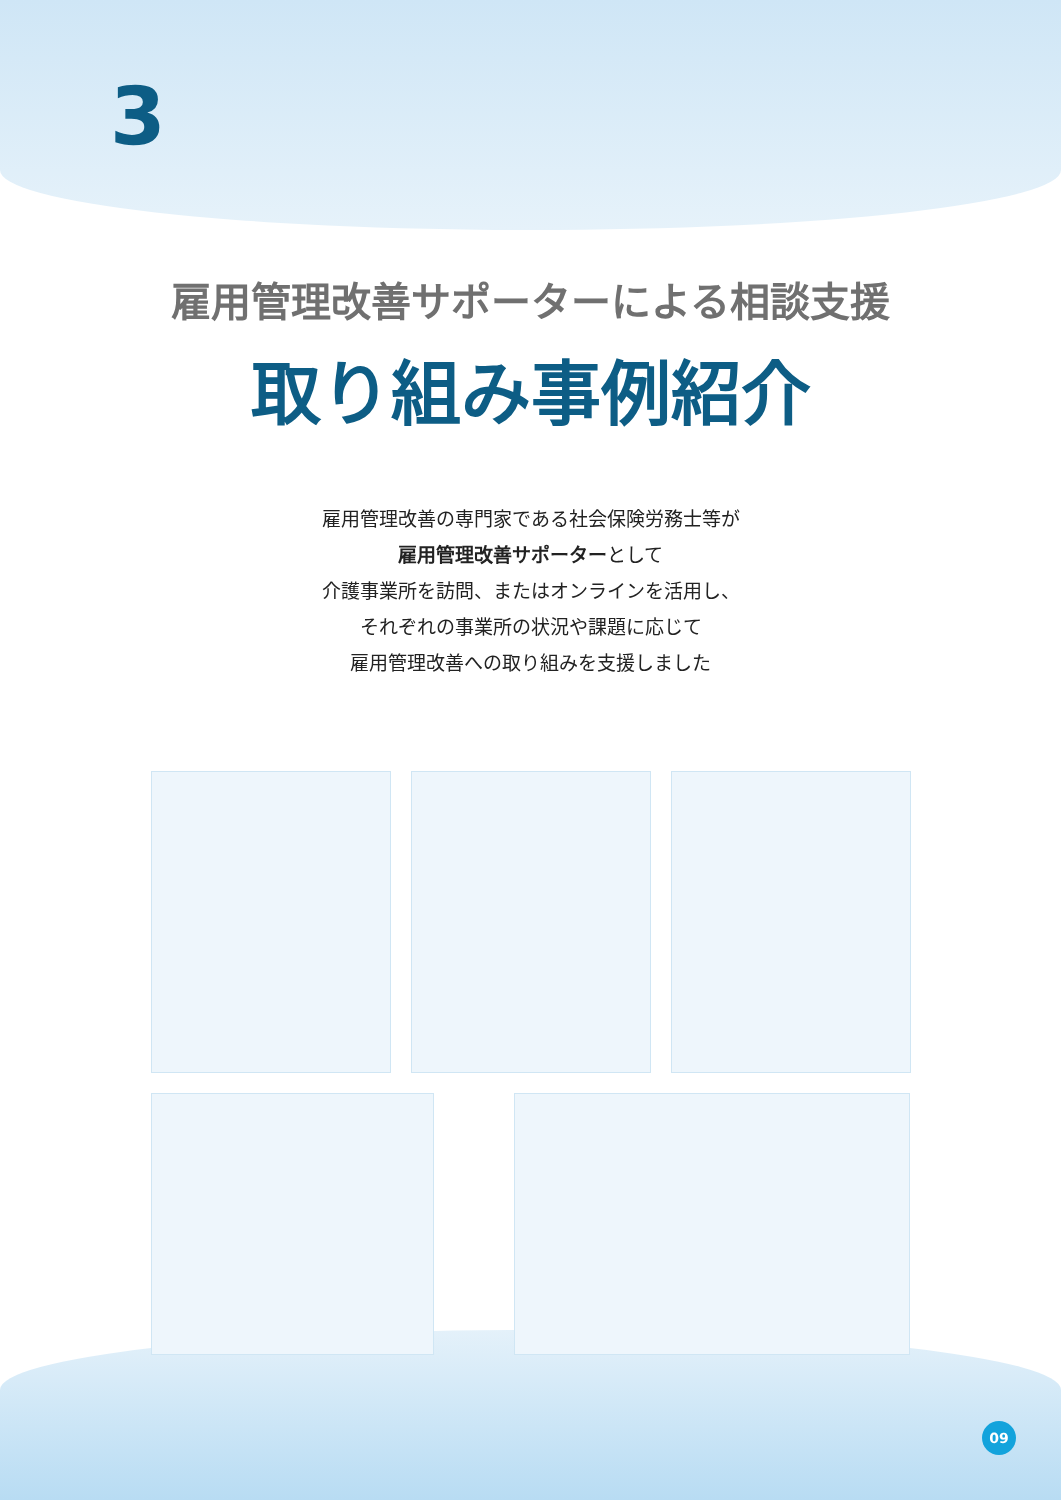3
雇用管理改善サポーターによる相談支援
取り組み事例紹介
雇用管理改善の専門家である社会保険労務士等が
雇用管理改善サポーターとして
介護事業所を訪問、またはオンラインを活用し、
それぞれの事業所の状況や課題に応じて
雇用管理改善への取り組みを支援しました
09